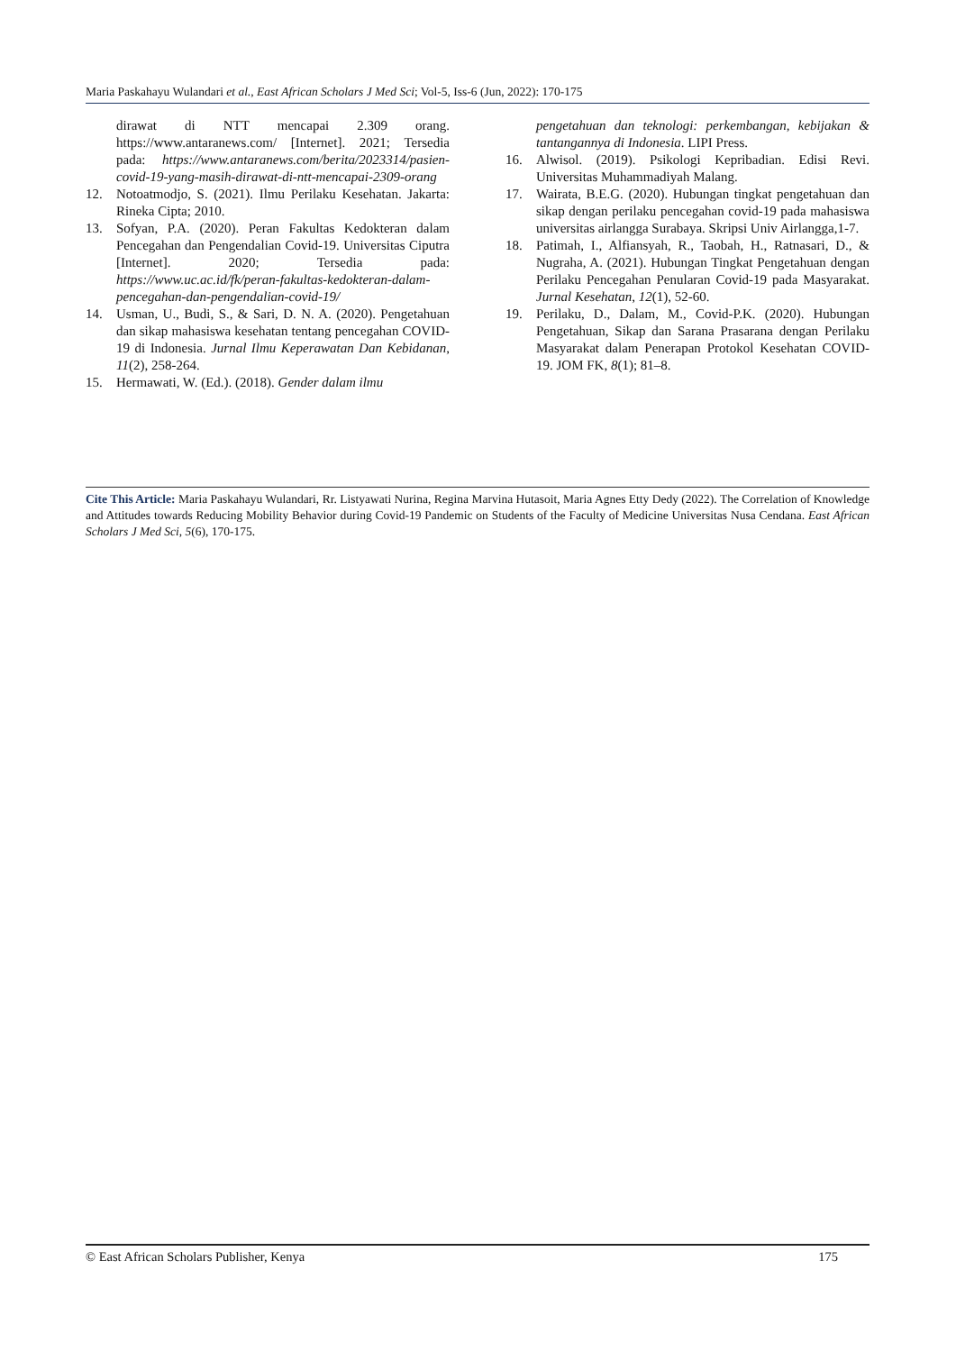Maria Paskahayu Wulandari et al., East African Scholars J Med Sci; Vol-5, Iss-6 (Jun, 2022): 170-175
dirawat di NTT mencapai 2.309 orang. https://www.antaranews.com/ [Internet]. 2021; Tersedia pada: https://www.antaranews.com/berita/2023314/pasien-covid-19-yang-masih-dirawat-di-ntt-mencapai-2309-orang
12. Notoatmodjo, S. (2021). Ilmu Perilaku Kesehatan. Jakarta: Rineka Cipta; 2010.
13. Sofyan, P.A. (2020). Peran Fakultas Kedokteran dalam Pencegahan dan Pengendalian Covid-19. Universitas Ciputra [Internet]. 2020; Tersedia pada: https://www.uc.ac.id/fk/peran-fakultas-kedokteran-dalam-pencegahan-dan-pengendalian-covid-19/
14. Usman, U., Budi, S., & Sari, D. N. A. (2020). Pengetahuan dan sikap mahasiswa kesehatan tentang pencegahan COVID-19 di Indonesia. Jurnal Ilmu Keperawatan Dan Kebidanan, 11(2), 258-264.
15. Hermawati, W. (Ed.). (2018). Gender dalam ilmu
pengetahuan dan teknologi: perkembangan, kebijakan & tantangannya di Indonesia. LIPI Press.
16. Alwisol. (2019). Psikologi Kepribadian. Edisi Revi. Universitas Muhammadiyah Malang.
17. Wairata, B.E.G. (2020). Hubungan tingkat pengetahuan dan sikap dengan perilaku pencegahan covid-19 pada mahasiswa universitas airlangga Surabaya. Skripsi Univ Airlangga,1-7.
18. Patimah, I., Alfiansyah, R., Taobah, H., Ratnasari, D., & Nugraha, A. (2021). Hubungan Tingkat Pengetahuan dengan Perilaku Pencegahan Penularan Covid-19 pada Masyarakat. Jurnal Kesehatan, 12(1), 52-60.
19. Perilaku, D., Dalam, M., Covid-P.K. (2020). Hubungan Pengetahuan, Sikap dan Sarana Prasarana dengan Perilaku Masyarakat dalam Penerapan Protokol Kesehatan COVID-19. JOM FK, 8(1); 81–8.
Cite This Article: Maria Paskahayu Wulandari, Rr. Listyawati Nurina, Regina Marvina Hutasoit, Maria Agnes Etty Dedy (2022). The Correlation of Knowledge and Attitudes towards Reducing Mobility Behavior during Covid-19 Pandemic on Students of the Faculty of Medicine Universitas Nusa Cendana. East African Scholars J Med Sci, 5(6), 170-175.
© East African Scholars Publisher, Kenya 175